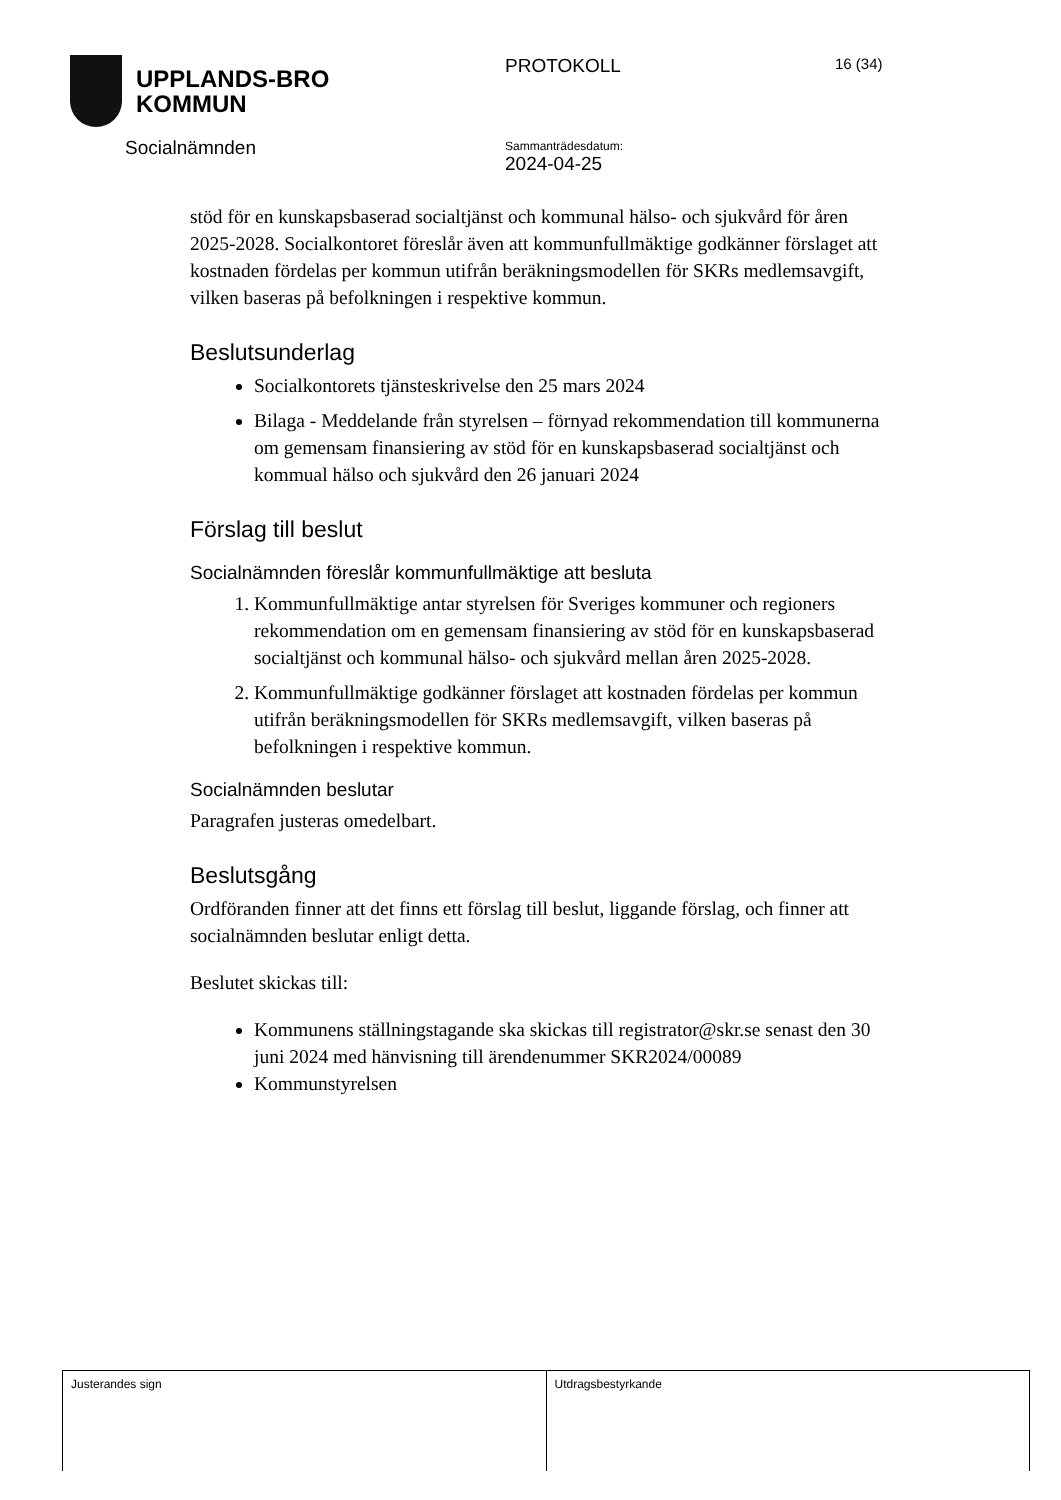UPPLANDS-BRO
KOMMUN
Socialnämnden
PROTOKOLL
Sammanträdesdatum:
2024-04-25
16 (34)
stöd för en kunskapsbaserad socialtjänst och kommunal hälso- och sjukvård för åren 2025-2028. Socialkontoret föreslår även att kommunfullmäktige godkänner förslaget att kostnaden fördelas per kommun utifrån beräkningsmodellen för SKRs medlemsavgift, vilken baseras på befolkningen i respektive kommun.
Beslutsunderlag
Socialkontorets tjänsteskrivelse den 25 mars 2024
Bilaga - Meddelande från styrelsen – förnyad rekommendation till kommunerna om gemensam finansiering av stöd för en kunskapsbaserad socialtjänst och kommual hälso och sjukvård den 26 januari 2024
Förslag till beslut
Socialnämnden föreslår kommunfullmäktige att besluta
1. Kommunfullmäktige antar styrelsen för Sveriges kommuner och regioners rekommendation om en gemensam finansiering av stöd för en kunskapsbaserad socialtjänst och kommunal hälso- och sjukvård mellan åren 2025-2028.
2. Kommunfullmäktige godkänner förslaget att kostnaden fördelas per kommun utifrån beräkningsmodellen för SKRs medlemsavgift, vilken baseras på befolkningen i respektive kommun.
Socialnämnden beslutar
Paragrafen justeras omedelbart.
Beslutsgång
Ordföranden finner att det finns ett förslag till beslut, liggande förslag, och finner att socialnämnden beslutar enligt detta.
Beslutet skickas till:
Kommunens ställningstagande ska skickas till registrator@skr.se senast den 30 juni 2024 med hänvisning till ärendenummer SKR2024/00089
Kommunstyrelsen
| Justerandes sign | Utdragsbestyrkande |